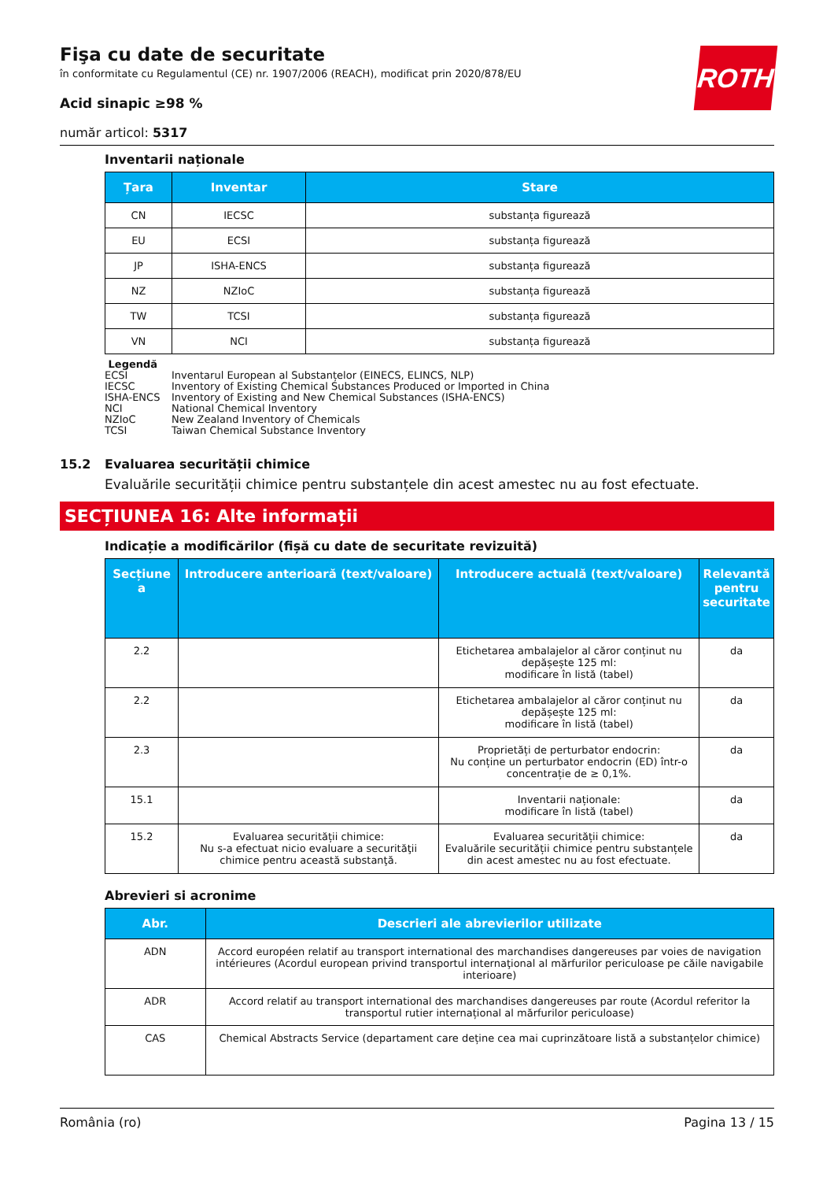ROTH
Fişa cu date de securitate
în conformitate cu Regulamentul (CE) nr. 1907/2006 (REACH), modificat prin 2020/878/EU
Acid sinapic ≥98 %
număr articol: 5317
Inventarii naționale
| Țara | Inventar | Stare |
| --- | --- | --- |
| CN | IECSC | substanța figurează |
| EU | ECSI | substanța figurează |
| JP | ISHA-ENCS | substanța figurează |
| NZ | NZIoC | substanța figurează |
| TW | TCSI | substanța figurează |
| VN | NCI | substanța figurează |
Legendă
| ECSI | Inventarul European al Substanțelor (EINECS, ELINCS, NLP) |
| IECSC | Inventory of Existing Chemical Substances Produced or Imported in China |
| ISHA-ENCS | Inventory of Existing and New Chemical Substances (ISHA-ENCS) |
| NCI | National Chemical Inventory |
| NZIoC | New Zealand Inventory of Chemicals |
| TCSI | Taiwan Chemical Substance Inventory |
15.2 Evaluarea securității chimice
Evaluările securității chimice pentru substanțele din acest amestec nu au fost efectuate.
SECȚIUNEA 16: Alte informații
Indicație a modificărilor (fișă cu date de securitate revizuită)
| Secțiune a | Introducere anterioară (text/valoare) | Introducere actuală (text/valoare) | Relevantă pentru securitate |
| --- | --- | --- | --- |
| 2.2 | | Etichetarea ambalajelor al căror conținut nu depășește 125 ml: modificare în listă (tabel) | da |
| 2.2 | | Etichetarea ambalajelor al căror conținut nu depășește 125 ml: modificare în listă (tabel) | da |
| 2.3 | | Proprietăți de perturbator endocrin: Nu conține un perturbator endocrin (ED) într-o concentrație de ≥ 0,1%. | da |
| 15.1 | | Inventarii naționale: modificare în listă (tabel) | da |
| 15.2 | Evaluarea securității chimice: Nu s-a efectuat nicio evaluare a securităţii chimice pentru această substanţă. | Evaluarea securității chimice: Evaluările securității chimice pentru substanțele din acest amestec nu au fost efectuate. | da |
Abrevieri si acronime
| Abr. | Descrieri ale abrevierilor utilizate |
| --- | --- |
| ADN | Accord européen relatif au transport international des marchandises dangereuses par voies de navigation intérieures (Acordul european privind transportul internaţional al mărfurilor periculoase pe căile navigabile interioare) |
| ADR | Accord relatif au transport international des marchandises dangereuses par route (Acordul referitor la transportul rutier internațional al mărfurilor periculoase) |
| CAS | Chemical Abstracts Service (departament care deține cea mai cuprinzătoare listă a substanțelor chimice) |
România (ro) Pagina 13 / 15